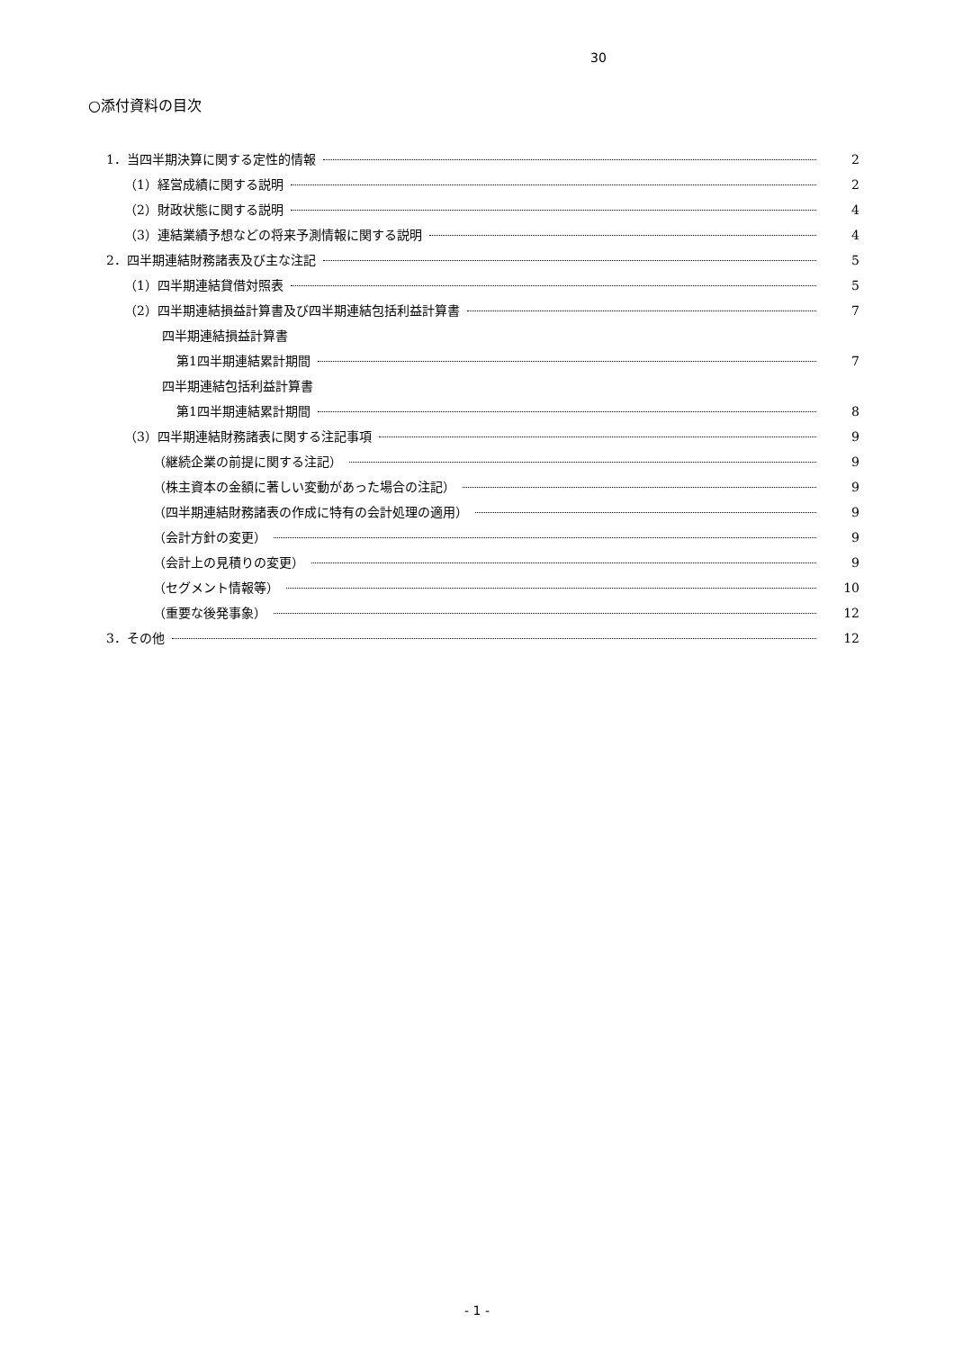30
○添付資料の目次
1．当四半期決算に関する定性的情報 2
（1）経営成績に関する説明 2
（2）財政状態に関する説明 4
（3）連結業績予想などの将来予測情報に関する説明 4
2．四半期連結財務諸表及び主な注記 5
（1）四半期連結貸借対照表 5
（2）四半期連結損益計算書及び四半期連結包括利益計算書 7
四半期連結損益計算書
第1四半期連結累計期間 7
四半期連結包括利益計算書
第1四半期連結累計期間 8
（3）四半期連結財務諸表に関する注記事項 9
（継続企業の前提に関する注記） 9
（株主資本の金額に著しい変動があった場合の注記） 9
（四半期連結財務諸表の作成に特有の会計処理の適用） 9
（会計方針の変更） 9
（会計上の見積りの変更） 9
（セグメント情報等） 10
（重要な後発事象） 12
3．その他 12
- 1 -